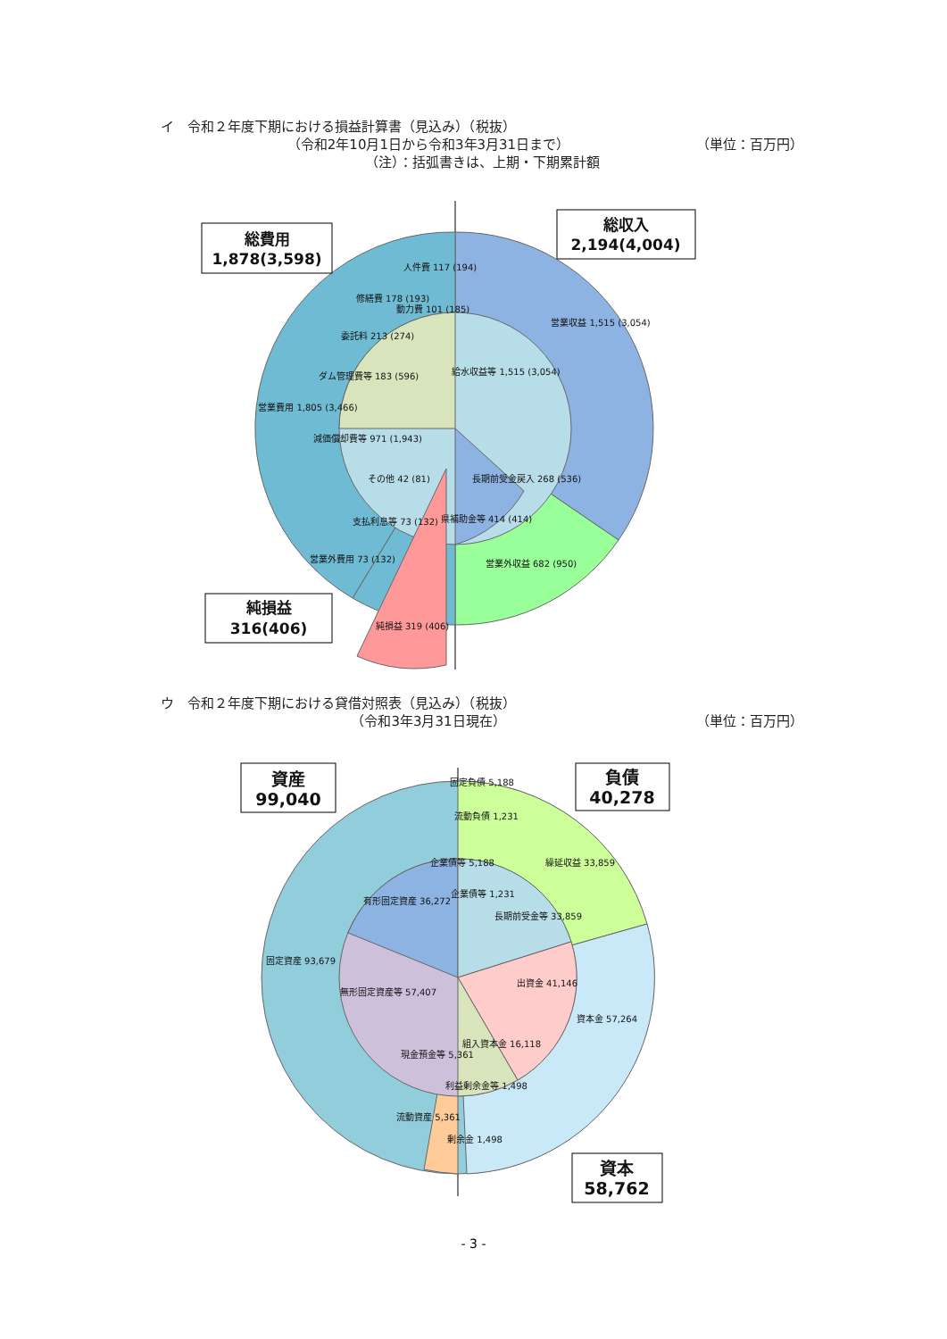イ　令和２年度下期における損益計算書（見込み）（税抜）
（令和2年10月1日から令和3年3月31日まで）
（単位：百万円）
（注）：括弧書きは、上期・下期累計額
総費用
1,878(3,598)
総収入
2,194(4,004)
純損益
316(406)
人件費 117 (194)
修繕費 178 (193)
動力費 101 (185)
委託料 213 (274)
ダム管理費等 183 (596)
営業費用 1,805 (3,466)
減価償却費等 971 (1,943)
その他 42 (81)
支払利息等 73 (132)
営業外費用 73 (132)
営業収益 1,515 (3,054)
給水収益等 1,515 (3,054)
長期前受金戻入 268 (536)
県補助金等 414 (414)
営業外収益 682 (950)
純損益 319 (406)
ウ　令和２年度下期における貸借対照表（見込み）（税抜）
（令和3年3月31日現在） （単位：百万円）
資産
99,040
負債
40,278
資本
58,762
固定負債 5,188
流動負債 1,231
繰延収益 33,859
企業債等 5,188
有形固定資産 36,272
企業債等 1,231
長期前受金等 33,859
固定資産 93,679
出資金 41,146
無形固定資産等 57,407
資本金 57,264
組入資本金 16,118
現金預金等 5,361
利益剰余金等 1,498
流動資産 5,361
剰余金 1,498
- 3 -